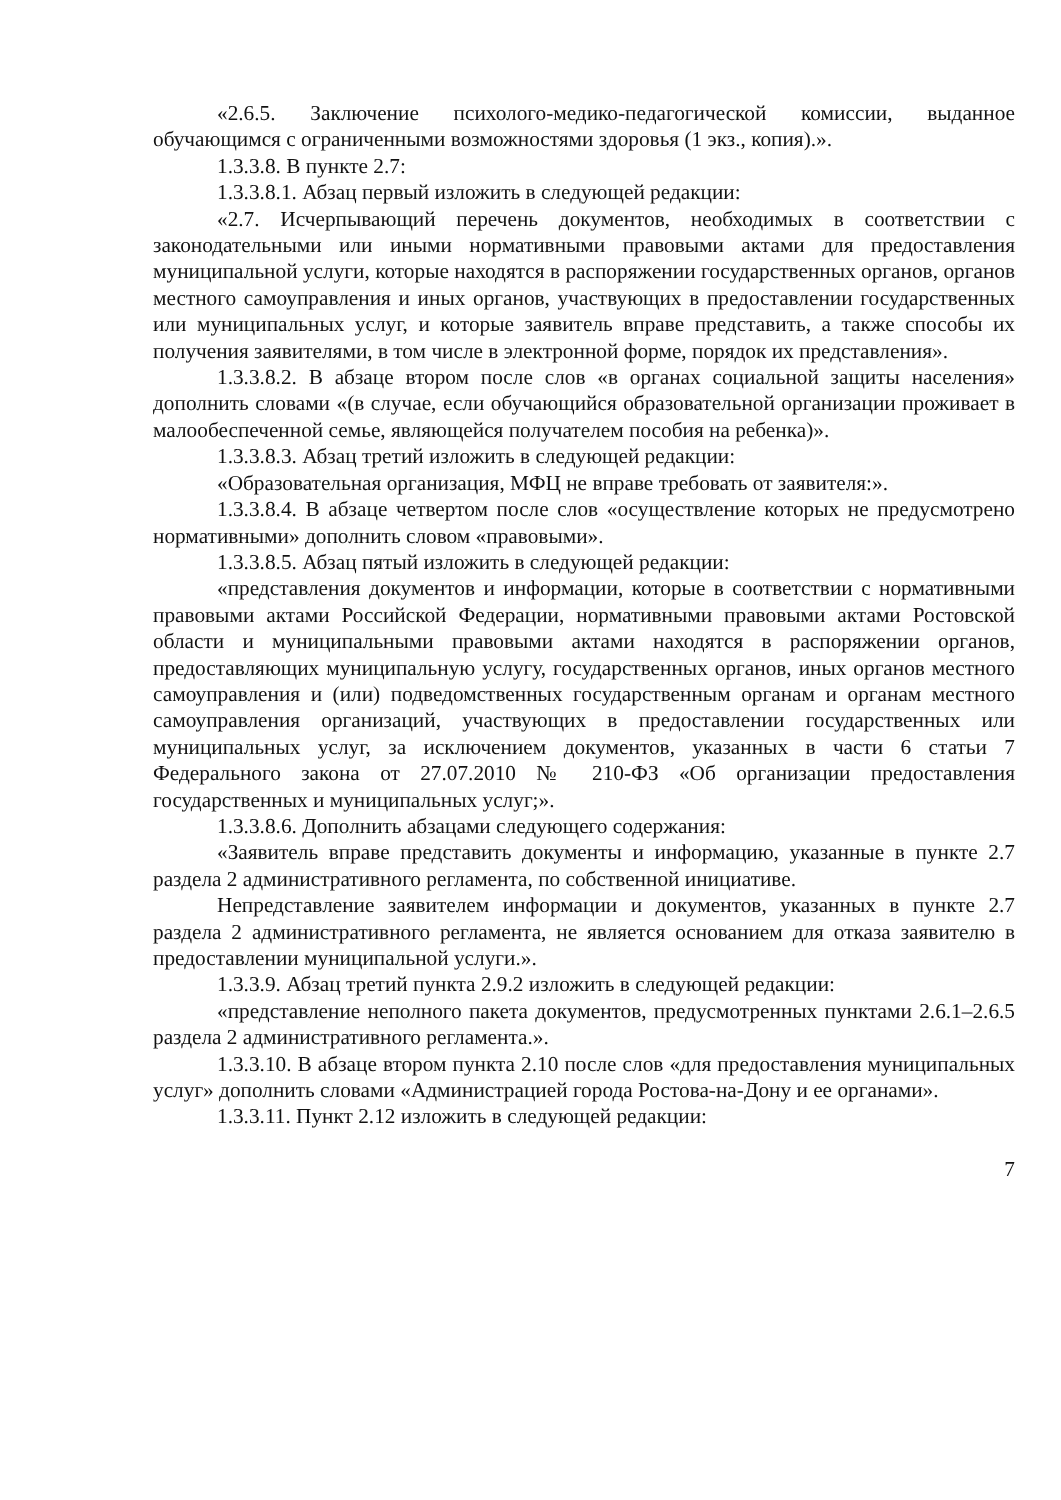«2.6.5. Заключение психолого-медико-педагогической комиссии, выданное обучающимся с ограниченными возможностями здоровья (1 экз., копия).».
1.3.3.8. В пункте 2.7:
1.3.3.8.1. Абзац первый изложить в следующей редакции:
«2.7. Исчерпывающий перечень документов, необходимых в соответствии с законодательными или иными нормативными правовыми актами для предоставления муниципальной услуги, которые находятся в распоряжении государственных органов, органов местного самоуправления и иных органов, участвующих в предоставлении государственных или муниципальных услуг, и которые заявитель вправе представить, а также способы их получения заявителями, в том числе в электронной форме, порядок их представления».
1.3.3.8.2. В абзаце втором после слов «в органах социальной защиты населения» дополнить словами «(в случае, если обучающийся образовательной организации проживает в малообеспеченной семье, являющейся получателем пособия на ребенка)».
1.3.3.8.3. Абзац третий изложить в следующей редакции:
«Образовательная организация, МФЦ не вправе требовать от заявителя:».
1.3.3.8.4. В абзаце четвертом после слов «осуществление которых не предусмотрено нормативными» дополнить словом «правовыми».
1.3.3.8.5. Абзац пятый изложить в следующей редакции:
«представления документов и информации, которые в соответствии с нормативными правовыми актами Российской Федерации, нормативными правовыми актами Ростовской области и муниципальными правовыми актами находятся в распоряжении органов, предоставляющих муниципальную услугу, государственных органов, иных органов местного самоуправления и (или) подведомственных государственным органам и органам местного самоуправления организаций, участвующих в предоставлении государственных или муниципальных услуг, за исключением документов, указанных в части 6 статьи 7 Федерального закона от 27.07.2010 № 210-ФЗ «Об организации предоставления государственных и муниципальных услуг;».
1.3.3.8.6. Дополнить абзацами следующего содержания:
«Заявитель вправе представить документы и информацию, указанные в пункте 2.7 раздела 2 административного регламента, по собственной инициативе.
Непредставление заявителем информации и документов, указанных в пункте 2.7 раздела 2 административного регламента, не является основанием для отказа заявителю в предоставлении муниципальной услуги.».
1.3.3.9. Абзац третий пункта 2.9.2 изложить в следующей редакции:
«представление неполного пакета документов, предусмотренных пунктами 2.6.1–2.6.5 раздела 2 административного регламента.».
1.3.3.10. В абзаце втором пункта 2.10 после слов «для предоставления муниципальных услуг» дополнить словами «Администрацией города Ростова-на-Дону и ее органами».
1.3.3.11. Пункт 2.12 изложить в следующей редакции:
7